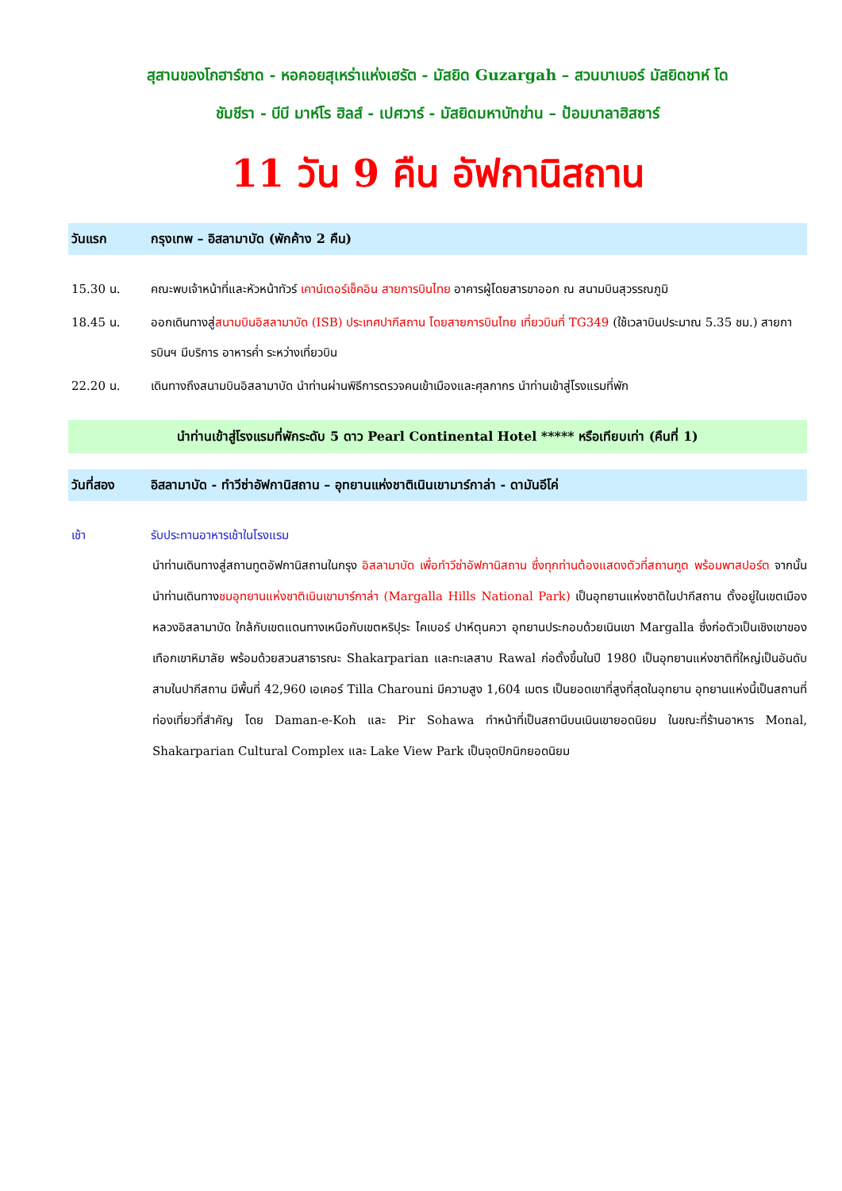สุสานของโกฮาร์ชาด - หอคอยสุเหร่าแห่งเฮรัต - มัสยิด Guzargah – สวนบาเบอร์ มัสยิดชาห์ โด
ชัมชีรา - บีบี มาห์โร ฮิลส์ - เปศวาร์ - มัสยิดมหาบัทข่าน – ป้อมบาลาฮิสซาร์
11 วัน 9 คืน อัฟกานิสถาน
วันแรก กรุงเทพ – อิสลามาบัด (พักค้าง 2 คืน)
15.30 น. คณะพบเจ้าหน้าที่และหัวหน้าทัวร์ เคาน์เตอร์เช็คอิน สายการบินไทย อาคารผู้โดยสารขาออก ณ สนามบินสุวรรณภูมิ
18.45 น. ออกเดินทางสู่สนามบินอิสลามาบัด (ISB) ประเทศปากีสถาน โดยสายการบินไทย เที่ยวบินที่ TG349 (ใช้เวลาบินประมาณ 5.35 ชม.) สายการบินฯ มีบริการ อาหารค่ำ ระหว่างเที่ยวบิน
22.20 น. เดินทางถึงสนามบินอิสลามาบัด นำท่านผ่านพิธีการตรวจคนเข้าเมืองและศุลกากร นำท่านเข้าสู่โรงแรมที่พัก
นำท่านเข้าสู่โรงแรมที่พักระดับ 5 ดาว Pearl Continental Hotel ***** หรือเทียบเท่า (คืนที่ 1)
วันที่สอง อิสลามาบัด - ทำวีซ่าอัฟกานิสถาน – อุทยานแห่งชาติเนินเขามาร์กาล่า - ดามันอีโค่
เช้า รับประทานอาหารเช้าในโรงแรม
นำท่านเดินทางสู่สถานทูตอัฟกานิสถานในกรุง อิสลามาบัด เพื่อทำวีซ่าอัฟกานิสถาน ซึ่งทุกท่านต้องแสดงตัวที่สถานฑูต พร้อมพาสปอร์ต จากนั้นนำท่านเดินทางชมอุทยานแห่งชาติเนินเขามาร์กาล่า (Margalla Hills National Park) เป็นอุทยานแห่งชาติในปากีสถาน ตั้งอยู่ในเขตเมืองหลวงอิสลามาบัด ใกล้กับเขตแดนทางเหนือกับเขตหริปุระ ไคเบอร์ ปาห์ตุนควา อุทยานประกอบด้วยเนินเขา Margalla ซึ่งก่อตัวเป็นเชิงเขาของเทือกเขาหิมาลัย พร้อมด้วยสวนสาธารณะ Shakarparian และทะเลสาบ Rawal ก่อตั้งขึ้นในปี 1980 เป็นอุทยานแห่งชาติที่ใหญ่เป็นอันดับสามในปากีสถาน มีพื้นที่ 42,960 เอเคอร์ Tilla Charouni มีความสูง 1,604 เมตร เป็นยอดเขาที่สูงที่สุดในอุทยาน อุทยานแห่งนี้เป็นสถานที่ท่องเที่ยวที่สำคัญ โดย Daman-e-Koh และ Pir Sohawa ทำหน้าที่เป็นสถานีบนเนินเขายอดนิยม ในขณะที่ร้านอาหาร Monal, Shakarparian Cultural Complex และ Lake View Park เป็นจุดปิกนิกยอดนิยม